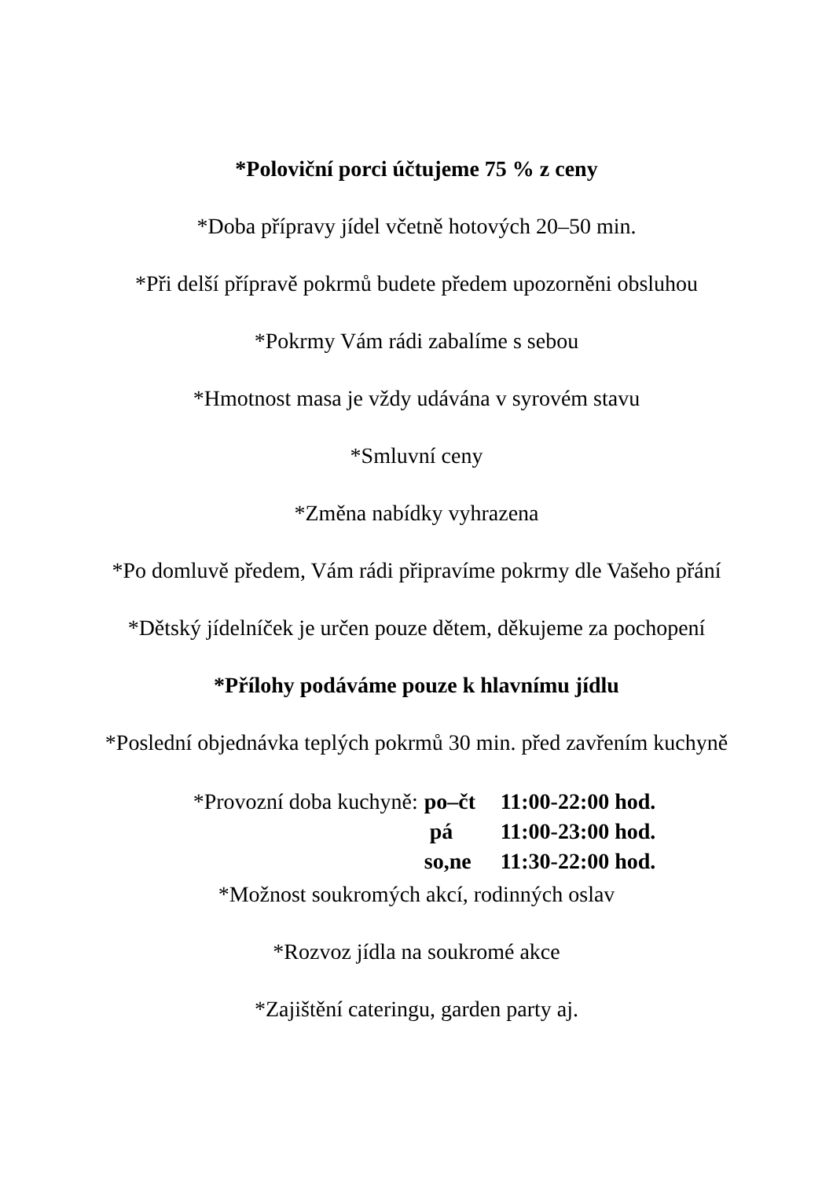*Poloviční porci účtujeme 75 % z ceny
*Doba přípravy jídel včetně hotových 20–50 min.
*Při delší přípravě pokrmů budete předem upozorněni obsluhou
*Pokrmy Vám rádi zabalíme s sebou
*Hmotnost masa je vždy udávána v syrovém stavu
*Smluvní ceny
*Změna nabídky vyhrazena
*Po domluvě předem, Vám rádi připravíme pokrmy dle Vašeho přání
*Dětský jídelníček je určen pouze dětem, děkujeme za pochopení
*Přílohy podáváme pouze k hlavnímu jídlu
*Poslední objednávka teplých pokrmů 30 min. před zavřením kuchyně
*Provozní doba kuchyně: po–čt 11:00-22:00 hod.
pá 11:00-23:00 hod.
so,ne 11:30-22:00 hod.
*Možnost soukromých akcí, rodinných oslav
*Rozvoz jídla na soukromé akce
*Zajištění cateringu, garden party aj.